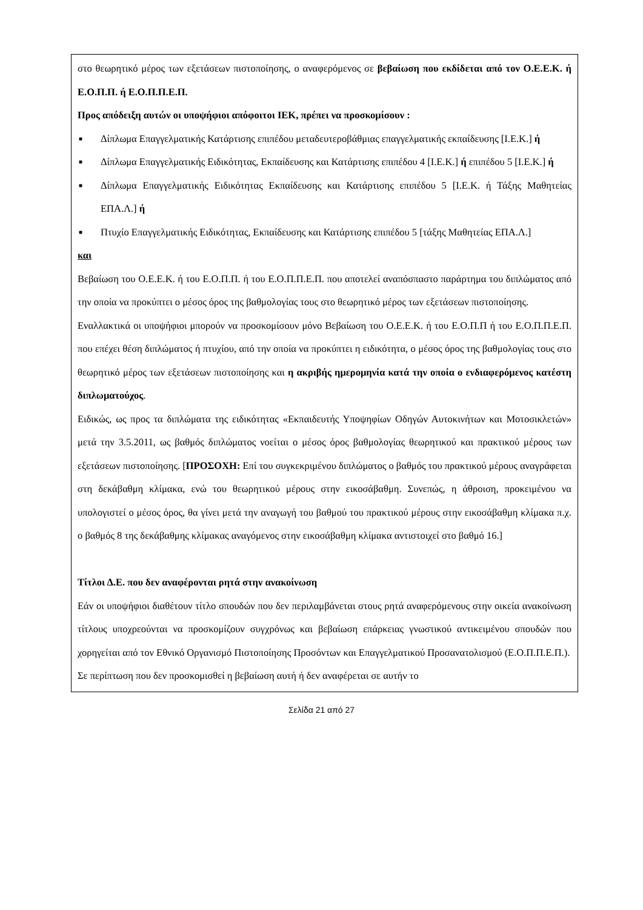στο θεωρητικό μέρος των εξετάσεων πιστοποίησης, ο αναφερόμενος σε βεβαίωση που εκδίδεται από τον Ο.Ε.Ε.Κ. ή Ε.Ο.Π.Π. ή Ε.Ο.Π.Π.Ε.Π.
Προς απόδειξη αυτών οι υποψήφιοι απόφοιτοι ΙΕΚ, πρέπει να προσκομίσουν :
■ Δίπλωμα Επαγγελματικής Κατάρτισης επιπέδου μεταδευτεροβάθμιας επαγγελματικής εκπαίδευσης [Ι.Ε.Κ.] ή
■ Δίπλωμα Επαγγελματικής Ειδικότητας, Εκπαίδευσης και Κατάρτισης επιπέδου 4 [Ι.Ε.Κ.] ή επιπέδου 5 [Ι.Ε.Κ.] ή
■ Δίπλωμα Επαγγελματικής Ειδικότητας Εκπαίδευσης και Κατάρτισης επιπέδου 5 [Ι.Ε.Κ. ή Τάξης Μαθητείας ΕΠΑ.Λ.] ή
■ Πτυχίο Επαγγελματικής Ειδικότητας, Εκπαίδευσης και Κατάρτισης επιπέδου 5 [τάξης Μαθητείας ΕΠΑ.Λ.]
και
Βεβαίωση του Ο.Ε.Ε.Κ. ή του Ε.Ο.Π.Π. ή του Ε.Ο.Π.Π.Ε.Π. που αποτελεί αναπόσπαστο παράρτημα του διπλώματος από την οποία να προκύπτει ο μέσος όρος της βαθμολογίας τους στο θεωρητικό μέρος των εξετάσεων πιστοποίησης.
Εναλλακτικά οι υποψήφιοι μπορούν να προσκομίσουν μόνο Βεβαίωση του Ο.Ε.Ε.Κ. ή του Ε.Ο.Π.Π ή του Ε.Ο.Π.Π.Ε.Π. που επέχει θέση διπλώματος ή πτυχίου, από την οποία να προκύπτει η ειδικότητα, ο μέσος όρος της βαθμολογίας τους στο θεωρητικό μέρος των εξετάσεων πιστοποίησης και η ακριβής ημερομηνία κατά την οποία ο ενδιαφερόμενος κατέστη διπλωματούχος.
Ειδικώς, ως προς τα διπλώματα της ειδικότητας «Εκπαιδευτής Υποψηφίων Οδηγών Αυτοκινήτων και Μοτοσικλετών» μετά την 3.5.2011, ως βαθμός διπλώματος νοείται ο μέσος όρος βαθμολογίας θεωρητικού και πρακτικού μέρους των εξετάσεων πιστοποίησης. [ΠΡΟΣΟΧΗ: Επί του συγκεκριμένου διπλώματος ο βαθμός του πρακτικού μέρους αναγράφεται στη δεκάβαθμη κλίμακα, ενώ του θεωρητικού μέρους στην εικοσάβαθμη. Συνεπώς, η άθροιση, προκειμένου να υπολογιστεί ο μέσος όρος, θα γίνει μετά την αναγωγή του βαθμού του πρακτικού μέρους στην εικοσάβαθμη κλίμακα π.χ. ο βαθμός 8 της δεκάβαθμης κλίμακας αναγόμενος στην εικοσάβαθμη κλίμακα αντιστοιχεί στο βαθμό 16.]
Τίτλοι Δ.Ε. που δεν αναφέρονται ρητά στην ανακοίνωση
Εάν οι υποψήφιοι διαθέτουν τίτλο σπουδών που δεν περιλαμβάνεται στους ρητά αναφερόμενους στην οικεία ανακοίνωση τίτλους υποχρεούνται να προσκομίζουν συγχρόνως και βεβαίωση επάρκειας γνωστικού αντικειμένου σπουδών που χορηγείται από τον Εθνικό Οργανισμό Πιστοποίησης Προσόντων και Επαγγελματικού Προσανατολισμού (Ε.Ο.Π.Π.Ε.Π.).
Σε περίπτωση που δεν προσκομισθεί η βεβαίωση αυτή ή δεν αναφέρεται σε αυτήν το
Σελίδα 21 από 27